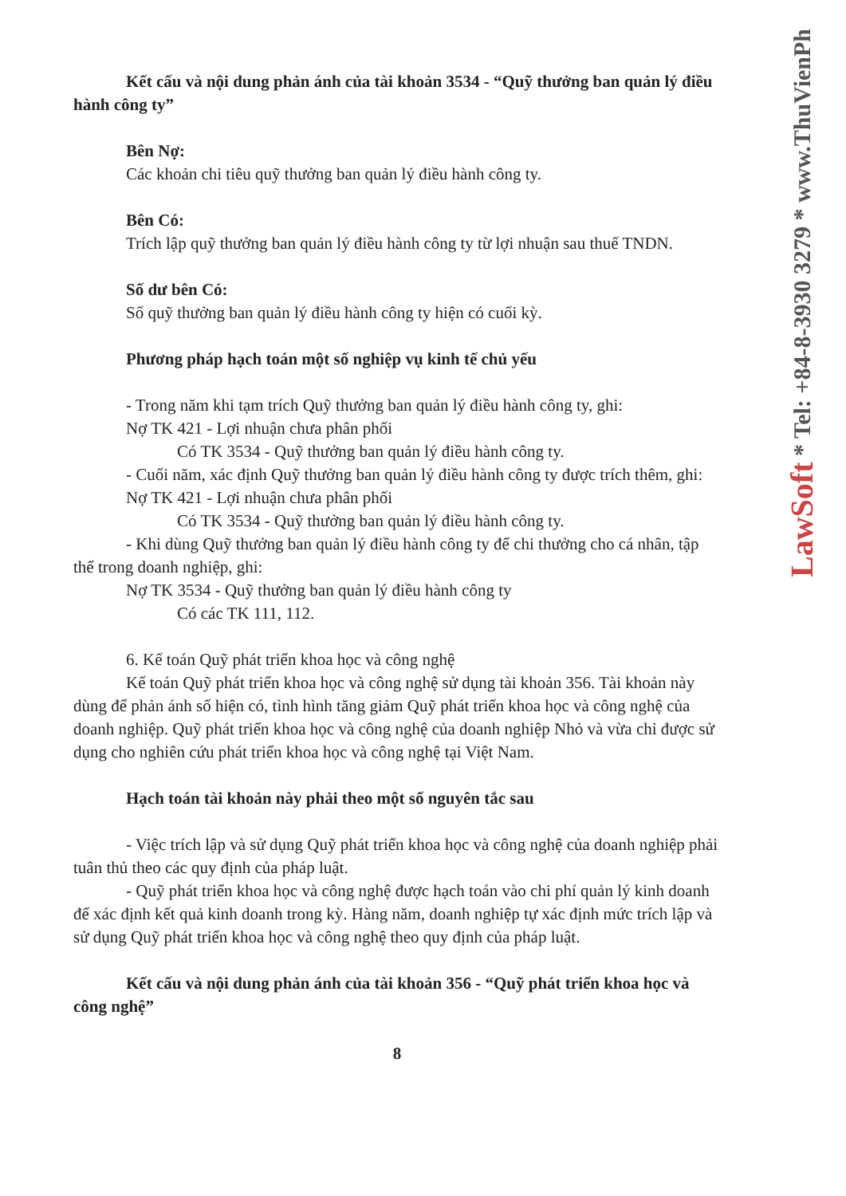Kết cấu và nội dung phản ánh của tài khoản 3534 - “Quỹ thưởng ban quản lý điều hành công ty”
Bên Nợ:
Các khoản chi tiêu quỹ thưởng ban quản lý điều hành công ty.
Bên Có:
Trích lập quỹ thưởng ban quản lý điều hành công ty từ lợi nhuận sau thuế TNDN.
Số dư bên Có:
Số quỹ thưởng ban quản lý điều hành công ty hiện có cuối kỳ.
Phương pháp hạch toán một số nghiệp vụ kinh tế chủ yếu
- Trong năm khi tạm trích Quỹ thưởng ban quản lý điều hành công ty, ghi:
Nợ TK 421 - Lợi nhuận chưa phân phối
Có TK 3534 - Quỹ thưởng ban quản lý điều hành công ty.
- Cuối năm, xác định Quỹ thưởng ban quản lý điều hành công ty được trích thêm, ghi:
Nợ TK 421 - Lợi nhuận chưa phân phối
Có TK 3534 - Quỹ thưởng ban quản lý điều hành công ty.
- Khi dùng Quỹ thưởng ban quản lý điều hành công ty để chi thưởng cho cá nhân, tập thể trong doanh nghiệp, ghi:
Nợ TK 3534 - Quỹ thưởng ban quản lý điều hành công ty
Có các TK 111, 112.
6. Kế toán Quỹ phát triển khoa học và công nghệ
Kế toán Quỹ phát triển khoa học và công nghệ sử dụng tài khoản 356. Tài khoản này dùng để phản ánh số hiện có, tình hình tăng giảm Quỹ phát triển khoa học và công nghệ của doanh nghiệp. Quỹ phát triển khoa học và công nghệ của doanh nghiệp Nhỏ và vừa chỉ được sử dụng cho nghiên cứu phát triển khoa học và công nghệ tại Việt Nam.
Hạch toán tài khoản này phải theo một số nguyên tắc sau
- Việc trích lập và sử dụng Quỹ phát triển khoa học và công nghệ của doanh nghiệp phải tuân thủ theo các quy định của pháp luật.
- Quỹ phát triển khoa học và công nghệ được hạch toán vào chi phí quản lý kinh doanh để xác định kết quả kinh doanh trong kỳ. Hàng năm, doanh nghiệp tự xác định mức trích lập và sử dụng Quỹ phát triển khoa học và công nghệ theo quy định của pháp luật.
Kết cấu và nội dung phản ánh của tài khoản 356 - “Quỹ phát triển khoa học và công nghệ”
8
LawSoft * Tel: +84-8-3930 3279 * www.ThuVienPh